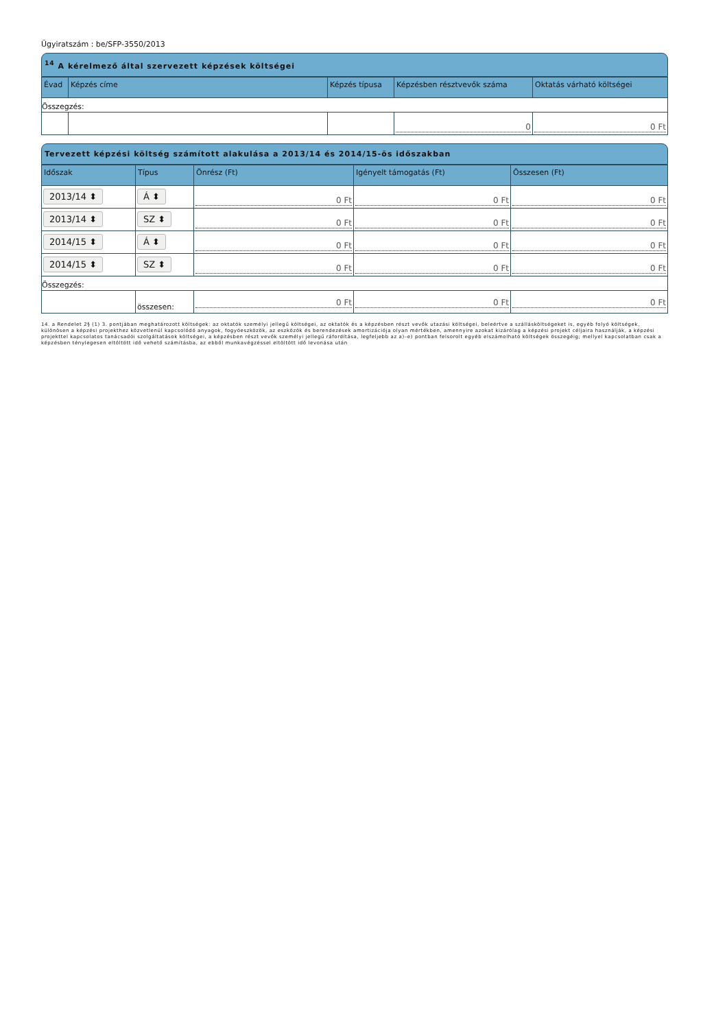Ügyiratszám : be/SFP-3550/2013
<sup>14</sup> A kérelmező által szervezett képzések költségei
| Évad | Képzés címe | Képzés típusa | Képzésben résztvevők száma | Oktatás várható költségei |
| --- | --- | --- | --- | --- |
| Összegzés: | | | | |
| | | | 0 | 0 Ft |
Tervezett képzési költség számított alakulása a 2013/14 és 2014/15-ös időszakban
| Időszak | Típus | Önrész (Ft) | Igényelt támogatás (Ft) | Összesen (Ft) |
| --- | --- | --- | --- | --- |
| 2013/14 ⬍ | Á ⬍ | 0 Ft | 0 Ft | 0 Ft |
| 2013/14 ⬍ | SZ ⬍ | 0 Ft | 0 Ft | 0 Ft |
| 2014/15 ⬍ | Á ⬍ | 0 Ft | 0 Ft | 0 Ft |
| 2014/15 ⬍ | SZ ⬍ | 0 Ft | 0 Ft | 0 Ft |
| Összegzés: | | | | |
| | összesen: | 0 Ft | 0 Ft | 0 Ft |
14. a Rendelet 2§ (1) 3. pontjában meghatározott költségek: az oktatók személyi jellegű költségei, az oktatók és a képzésben részt vevők utazási költségei, beleértve a szállásköltségeket is, egyéb folyó költségek, különösen a képzési projekthez közvetlenül kapcsolódó anyagok, fogyóeszközök, az eszközök és berendezések amortizációja olyan mértékben, amennyire azokat kizárólag a képzési projekt céljaira használják, a képzési projekttel kapcsolatos tanácsadói szolgáltatások költségei, a képzésben részt vevők személyi jellegű ráfordítása, legfeljebb az a)–e) pontban felsorolt egyéb elszámolható költségek összegéig; mellyel kapcsolatban csak a képzésben ténylegesen eltöltött idő vehető számításba, az ebből munkavégzéssel eltöltött idő levonása után